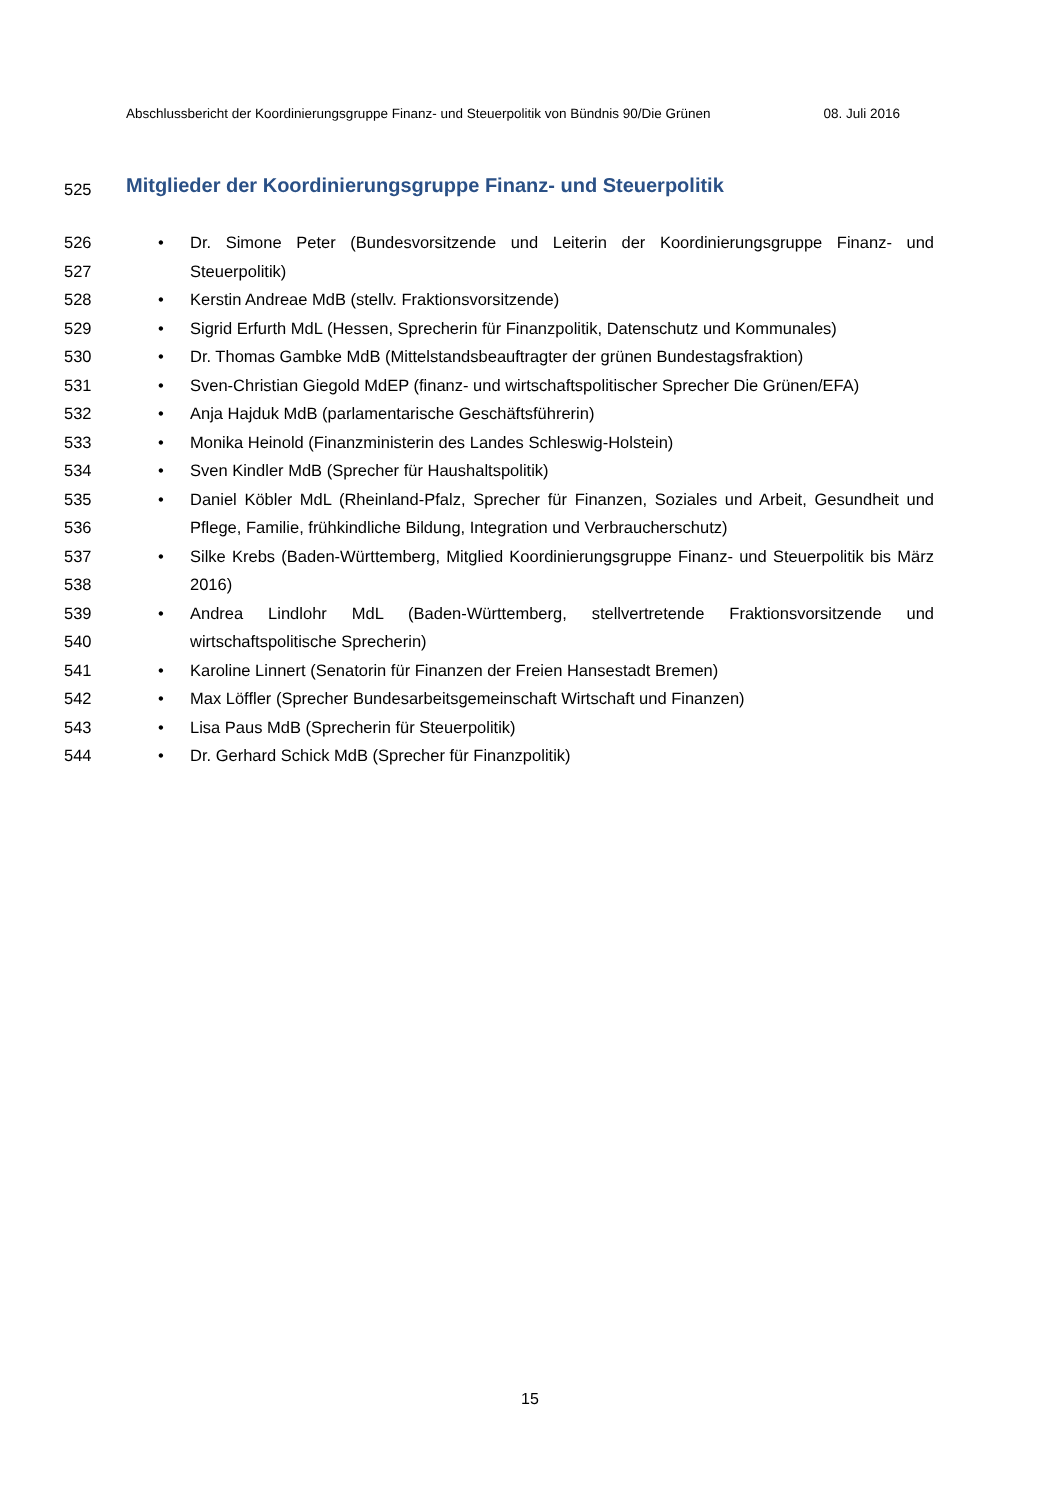Abschlussbericht der Koordinierungsgruppe Finanz- und Steuerpolitik von Bündnis 90/Die Grünen 08. Juli 2016
525 Mitglieder der Koordinierungsgruppe Finanz- und Steuerpolitik
526
527
• Dr. Simone Peter (Bundesvorsitzende und Leiterin der Koordinierungsgruppe Finanz- und Steuerpolitik)
528 • Kerstin Andreae MdB (stellv. Fraktionsvorsitzende)
529 • Sigrid Erfurth MdL (Hessen, Sprecherin für Finanzpolitik, Datenschutz und Kommunales)
530 • Dr. Thomas Gambke MdB (Mittelstandsbeauftragter der grünen Bundestagsfraktion)
531 • Sven-Christian Giegold MdEP (finanz- und wirtschaftspolitischer Sprecher Die Grünen/EFA)
532 • Anja Hajduk MdB (parlamentarische Geschäftsführerin)
533 • Monika Heinold (Finanzministerin des Landes Schleswig-Holstein)
534 • Sven Kindler MdB (Sprecher für Haushaltspolitik)
535
536
• Daniel Köbler MdL (Rheinland-Pfalz, Sprecher für Finanzen, Soziales und Arbeit, Gesundheit und Pflege, Familie, frühkindliche Bildung, Integration und Verbraucherschutz)
537
538
• Silke Krebs (Baden-Württemberg, Mitglied Koordinierungsgruppe Finanz- und Steuerpolitik bis März 2016)
539
540
• Andrea Lindlohr MdL (Baden-Württemberg, stellvertretende Fraktionsvorsitzende und wirtschaftspolitische Sprecherin)
541 • Karoline Linnert (Senatorin für Finanzen der Freien Hansestadt Bremen)
542 • Max Löffler (Sprecher Bundesarbeitsgemeinschaft Wirtschaft und Finanzen)
543 • Lisa Paus MdB (Sprecherin für Steuerpolitik)
544 • Dr. Gerhard Schick MdB (Sprecher für Finanzpolitik)
15